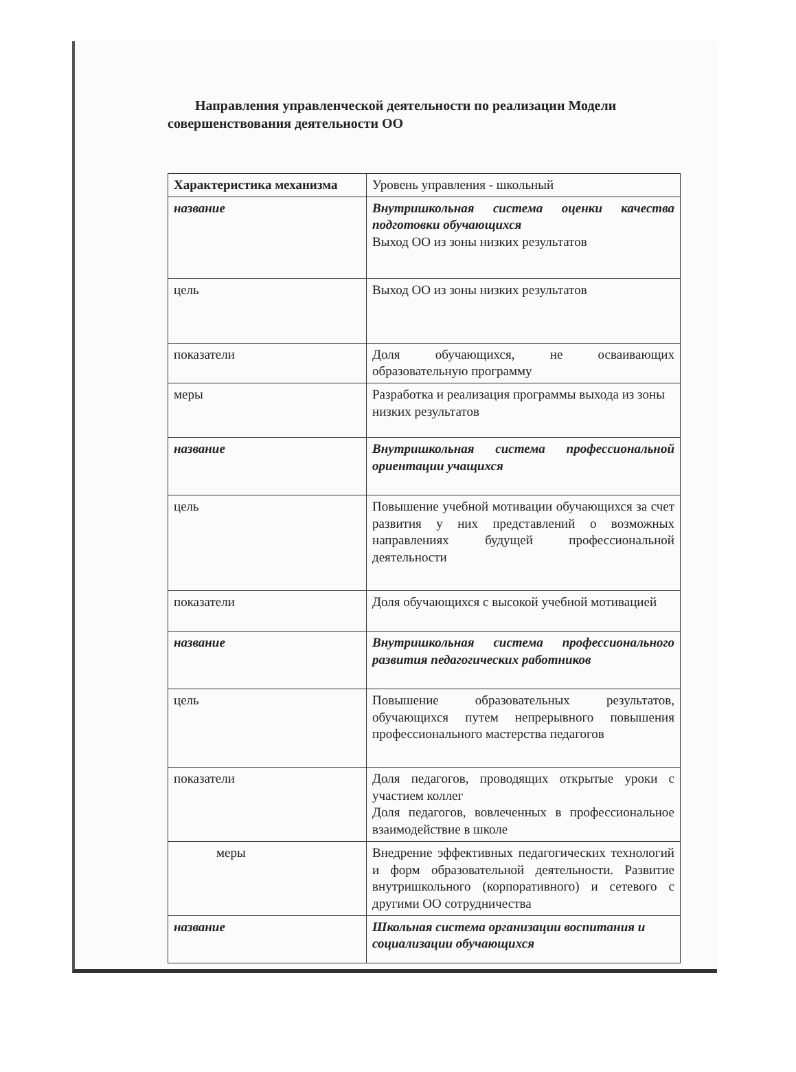Направления управленческой деятельности по реализации Модели совершенствования деятельности ОО
| Характеристика механизма | Уровень управления - школьный |
| название | Внутришкольная система оценки качества подготовки обучающихся Выход ОО из зоны низких результатов |
| цель | Выход ОО из зоны низких результатов |
| показатели | Доля обучающихся, не осваивающих образовательную программу |
| меры | Разработка и реализация программы выхода из зоны низких результатов |
| название | Внутришкольная система профессиональной ориентации учащихся |
| цель | Повышение учебной мотивации обучающихся за счет развития у них представлений о возможных направлениях будущей профессиональной деятельности |
| показатели | Доля обучающихся с высокой учебной мотивацией |
| название | Внутришкольная система профессионального развития педагогических работников |
| цель | Повышение образовательных результатов, обучающихся путем непрерывного повышения профессионального мастерства педагогов |
| показатели | Доля педагогов, проводящих открытые уроки с участием коллег Доля педагогов, вовлеченных в профессиональное взаимодействие в школе |
| меры | Внедрение эффективных педагогических технологий и форм образовательной деятельности. Развитие внутришкольного (корпоративного) и сетевого с другими ОО сотрудничества |
| название | Школьная система организации воспитания и социализации обучающихся |